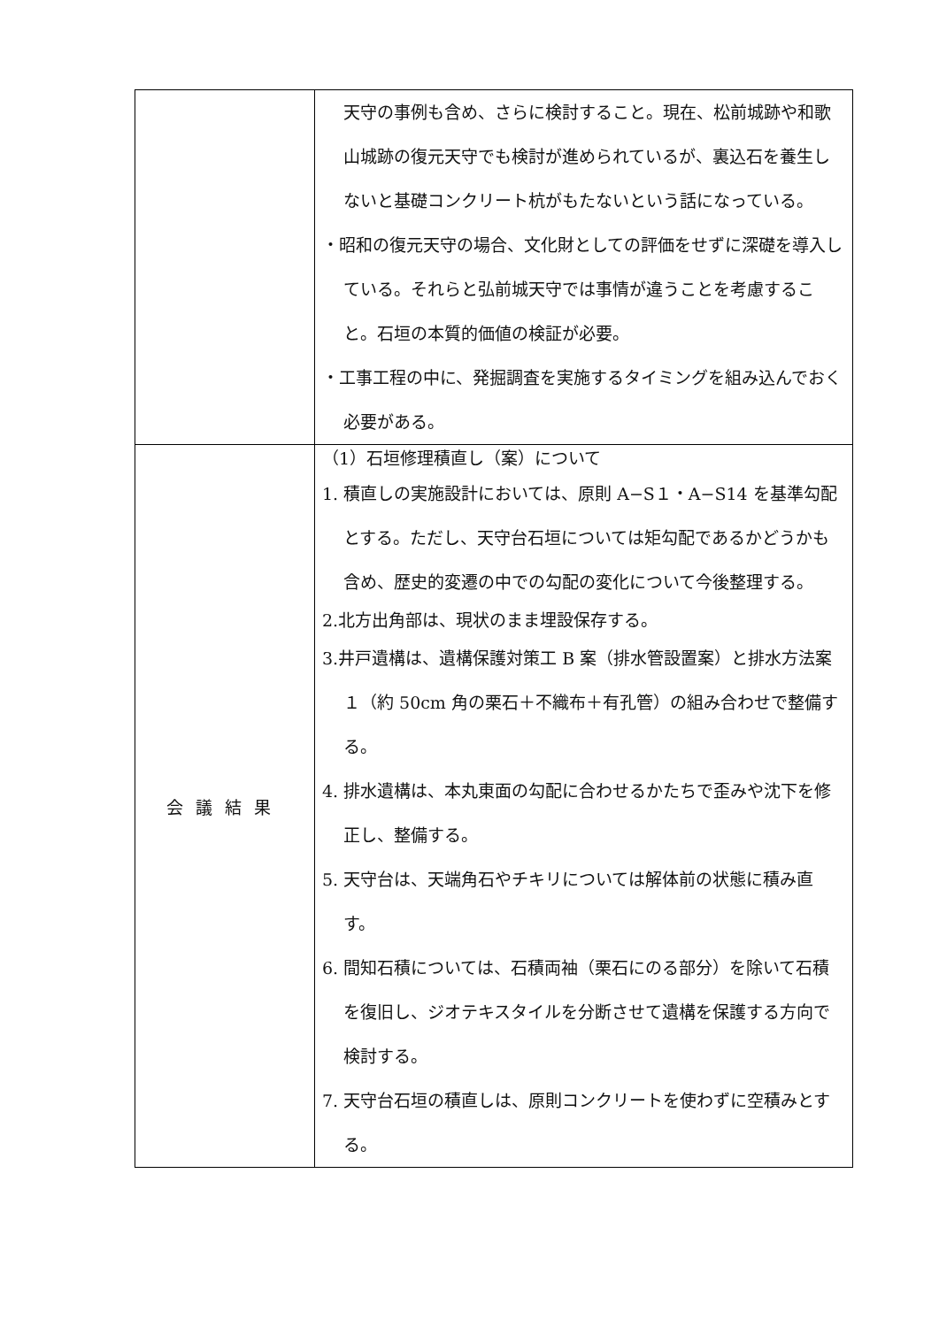| | 天守の事例も含め、さらに検討すること。現在、松前城跡や和歌山城跡の復元天守でも検討が進められているが、裏込石を養生しないと基礎コンクリート杭がもたないという話になっている。 ・昭和の復元天守の場合、文化財としての評価をせずに深礎を導入している。それらと弘前城天守では事情が違うことを考慮すること。石垣の本質的価値の検証が必要。 ・工事工程の中に、発掘調査を実施するタイミングを組み込んでおく必要がある。 |
| 会議結果 | （1）石垣修理積直し（案）について 1. 積直しの実施設計においては、原則 A−S１・A−S14 を基準勾配とする。ただし、天守台石垣については矩勾配であるかどうかも含め、歴史的変遷の中での勾配の変化について今後整理する。 2.北方出角部は、現状のまま埋設保存する。 3.井戸遺構は、遺構保護対策工 B 案（排水管設置案）と排水方法案１（約 50cm 角の栗石＋不織布＋有孔管）の組み合わせで整備する。 4. 排水遺構は、本丸東面の勾配に合わせるかたちで歪みや沈下を修正し、整備する。 5. 天守台は、天端角石やチキリについては解体前の状態に積み直す。 6. 間知石積については、石積両袖（栗石にのる部分）を除いて石積を復旧し、ジオテキスタイルを分断させて遺構を保護する方向で検討する。 7. 天守台石垣の積直しは、原則コンクリートを使わずに空積みとする。 |